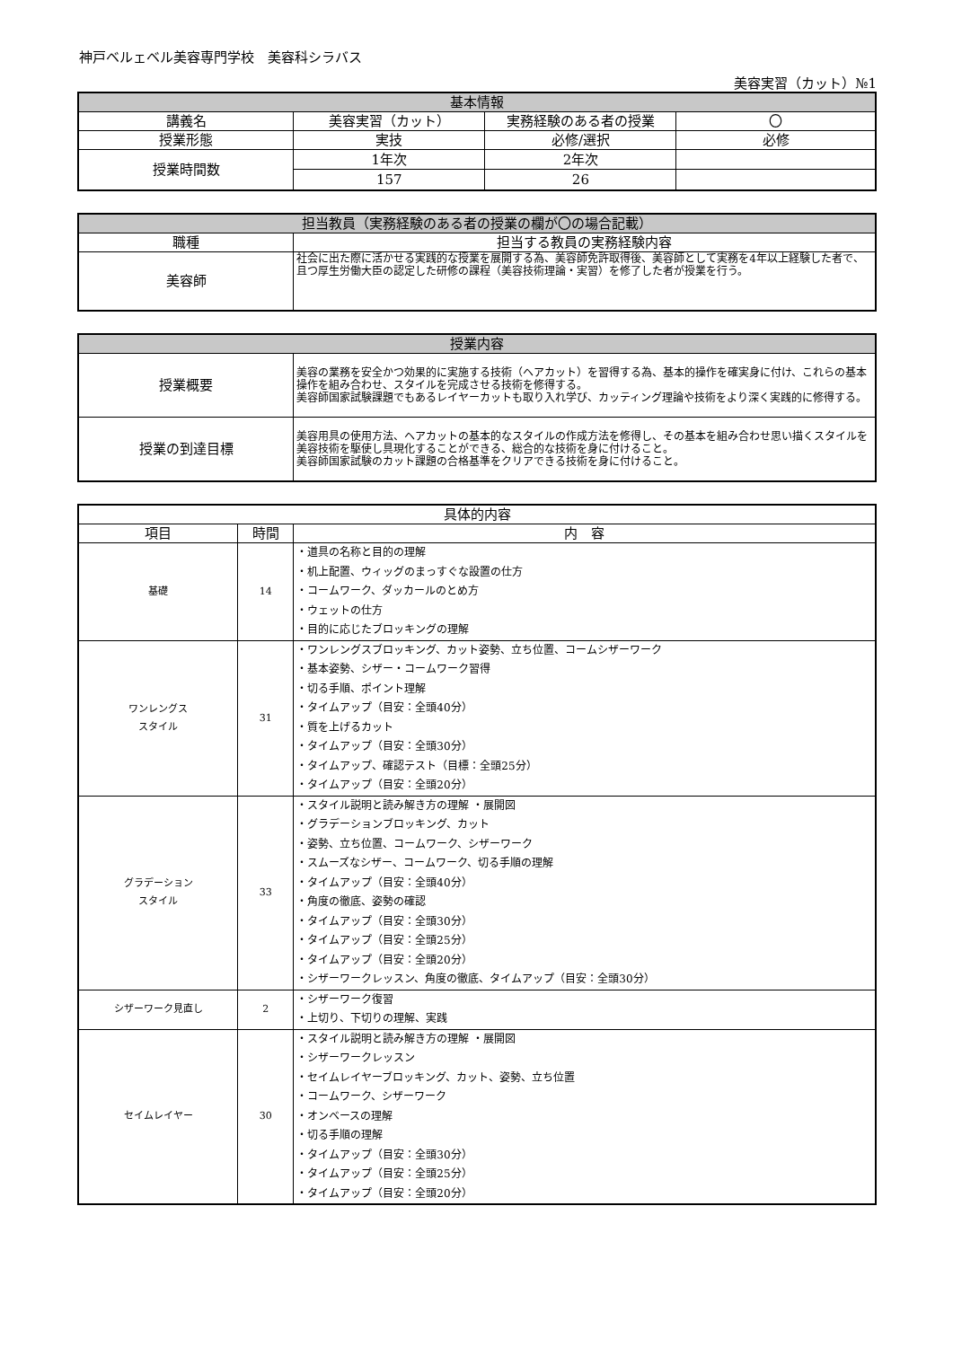神戸ベルェベル美容専門学校　美容科シラバス
美容実習（カット）№1
| 基本情報 | | | |
| --- | --- | --- | --- |
| 講義名 | 美容実習（カット） | 実務経験のある者の授業 | 〇 |
| 授業形態 | 実技 | 必修/選択 | 必修 |
| 授業時間数 | 1年次 | 2年次 | |
| | 157 | 26 | |
| 担当教員（実務経験のある者の授業の欄が〇の場合記載） | |
| --- | --- |
| 職種 | 担当する教員の実務経験内容 |
| 美容師 | 社会に出た際に活かせる実践的な授業を展開する為、美容師免許取得後、美容師として実務を4年以上経験した者で、且つ厚生労働大臣の認定した研修の課程（美容技術理論・実習）を修了した者が授業を行う。 |
| 授業内容 | |
| --- | --- |
| 授業概要 | 美容の業務を安全かつ効果的に実施する技術（ヘアカット）を習得する為、基本的操作を確実身に付け、これらの基本操作を組み合わせ、スタイルを完成させる技術を修得する。 美容師国家試験課題でもあるレイヤーカットも取り入れ学び、カッティング理論や技術をより深く実践的に修得する。 |
| 授業の到達目標 | 美容用具の使用方法、ヘアカットの基本的なスタイルの作成方法を修得し、その基本を組み合わせ思い描くスタイルを美容技術を駆使し具現化することができる、総合的な技術を身に付けること。 美容師国家試験のカット課題の合格基準をクリアできる技術を身に付けること。 |
| 具体的内容 | | |
| 項目 | 時間 | 内 容 |
| 基礎 | 14 | ・道具の名称と目的の理解 ・机上配置、ウィッグのまっすぐな設置の仕方 ・コームワーク、ダッカールのとめ方 ・ウェットの仕方 ・目的に応じたブロッキングの理解 |
| ワンレングス スタイル | 31 | ・ワンレングスブロッキング、カット姿勢、立ち位置、コームシザーワーク ・基本姿勢、シザー・コームワーク習得 ・切る手順、ポイント理解 ・タイムアップ（目安：全頭40分） ・質を上げるカット ・タイムアップ（目安：全頭30分） ・タイムアップ、確認テスト（目標：全頭25分） ・タイムアップ（目安：全頭20分） |
| グラデーション スタイル | 33 | ・スタイル説明と読み解き方の理解 ・展開図 ・グラデーションブロッキング、カット ・姿勢、立ち位置、コームワーク、シザーワーク ・スムーズなシザー、コームワーク、切る手順の理解 ・タイムアップ（目安：全頭40分） ・角度の徹底、姿勢の確認 ・タイムアップ（目安：全頭30分） ・タイムアップ（目安：全頭25分） ・タイムアップ（目安：全頭20分） ・シザーワークレッスン、角度の徹底、タイムアップ（目安：全頭30分） |
| シザーワーク見直し | 2 | ・シザーワーク復習 ・上切り、下切りの理解、実践 |
| セイムレイヤー | 30 | ・スタイル説明と読み解き方の理解 ・展開図 ・シザーワークレッスン ・セイムレイヤーブロッキング、カット、姿勢、立ち位置 ・コームワーク、シザーワーク ・オンベースの理解 ・切る手順の理解 ・タイムアップ（目安：全頭30分） ・タイムアップ（目安：全頭25分） ・タイムアップ（目安：全頭20分） |